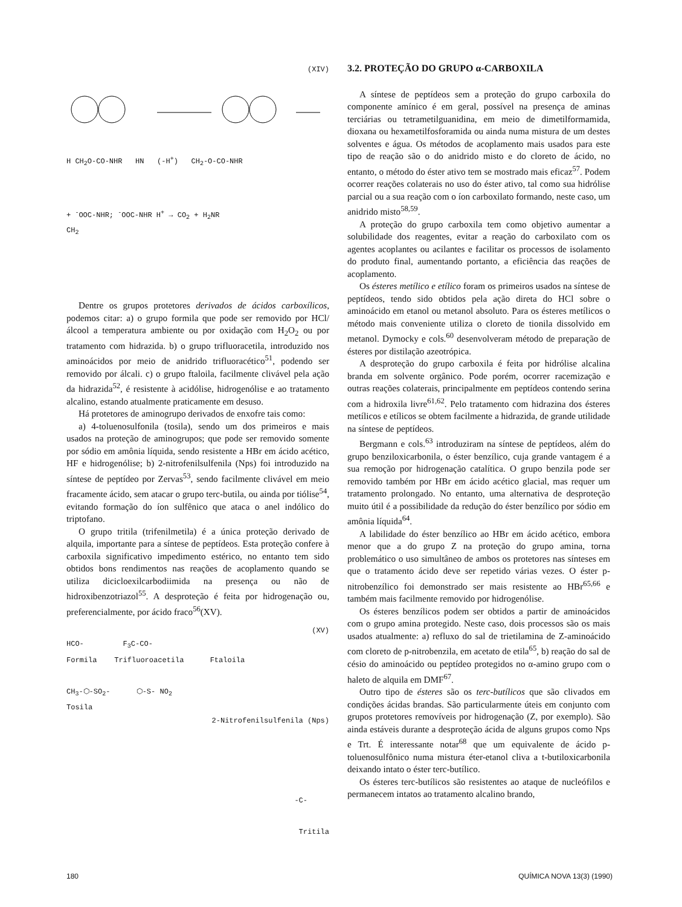(XIV)
H CH<sub>2</sub>O-CO-NHR HN (-H<sup>+</sup>) CH<sub>2</sub>-O-CO-NHR
+ <sup>-</sup>OOC-NHR; <sup>-</sup>OOC-NHR H<sup>+</sup> → CO<sub>2</sub> + H<sub>2</sub>NR
CH<sub>2</sub>
Dentre os grupos protetores derivados de ácidos carboxílicos, podemos citar: a) o grupo formila que pode ser removido por HCl/álcool a temperatura ambiente ou por oxidação com H<sub>2</sub>O<sub>2</sub> ou por tratamento com hidrazida. b) o grupo trifluoracetila, introduzido nos aminoácidos por meio de anidrido trifluoracético<sup>51</sup>, podendo ser removido por álcali. c) o grupo ftaloila, facilmente clivável pela ação da hidrazida<sup>52</sup>, é resistente à acidólise, hidrogenólise e ao tratamento alcalino, estando atualmente praticamente em desuso.
Há protetores de aminogrupo derivados de enxofre tais como:
a) 4-toluenosulfonila (tosila), sendo um dos primeiros e mais usados na proteção de aminogrupos; que pode ser removido somente por sódio em amônia líquida, sendo resistente a HBr em ácido acético, HF e hidrogenólise; b) 2-nitrofenilsulfenila (Nps) foi introduzido na síntese de peptídeo por Zervas<sup>53</sup>, sendo facilmente clivável em meio fracamente ácido, sem atacar o grupo terc-butila, ou ainda por tiólise<sup>54</sup>, evitando formação do íon sulfênico que ataca o anel indólico do triptofano.
O grupo tritila (trifenilmetila) é a única proteção derivado de alquila, importante para a síntese de peptídeos. Esta proteção confere à carboxila significativo impedimento estérico, no entanto tem sido obtidos bons rendimentos nas reações de acoplamento quando se utiliza dicicloexilcarbodiimida na presença ou não de hidroxibenzotriazol<sup>55</sup>. A desproteção é feita por hidrogenação ou, preferencialmente, por ácido fraco<sup>56</sup>(XV).
(XV)
HCO- F<sub>3</sub>C-CO-
Formila Trifluoroacetila Ftaloila
CH<sub>3</sub>-⬡-SO<sub>2</sub>- ⬡-S- NO<sub>2</sub>
Tosila
2-Nitrofenilsulfenila (Nps)
-C-
Tritila
3.2. PROTEÇÃO DO GRUPO α-CARBOXILA
A síntese de peptídeos sem a proteção do grupo carboxila do componente amínico é em geral, possível na presença de aminas terciárias ou tetrametilguanidina, em meio de dimetilformamida, dioxana ou hexametilfosforamida ou ainda numa mistura de um destes solventes e água. Os métodos de acoplamento mais usados para este tipo de reação são o do anidrido misto e do cloreto de ácido, no entanto, o método do éster ativo tem se mostrado mais eficaz<sup>57</sup>. Podem ocorrer reações colaterais no uso do éster ativo, tal como sua hidrólise parcial ou a sua reação com o íon carboxilato formando, neste caso, um anidrido misto<sup>58,59</sup>.
A proteção do grupo carboxila tem como objetivo aumentar a solubilidade dos reagentes, evitar a reação do carboxilato com os agentes acoplantes ou acilantes e facilitar os processos de isolamento do produto final, aumentando portanto, a eficiência das reações de acoplamento.
Os ésteres metílico e etílico foram os primeiros usados na síntese de peptídeos, tendo sido obtidos pela ação direta do HCl sobre o aminoácido em etanol ou metanol absoluto. Para os ésteres metílicos o método mais conveniente utiliza o cloreto de tionila dissolvido em metanol. Dymocky e cols.<sup>60</sup> desenvolveram método de preparação de ésteres por distilação azeotrópica.
A desproteção do grupo carboxila é feita por hidrólise alcalina branda em solvente orgânico. Pode porém, ocorrer racemização e outras reações colaterais, principalmente em peptídeos contendo serina com a hidroxila livre<sup>61,62</sup>. Pelo tratamento com hidrazina dos ésteres metílicos e etílicos se obtem facilmente a hidrazida, de grande utilidade na síntese de peptídeos.
Bergmann e cols.<sup>63</sup> introduziram na síntese de peptídeos, além do grupo benziloxicarbonila, o éster benzílico, cuja grande vantagem é a sua remoção por hidrogenação catalítica. O grupo benzila pode ser removido também por HBr em ácido acético glacial, mas requer um tratamento prolongado. No entanto, uma alternativa de desproteção muito útil é a possibilidade da redução do éster benzílico por sódio em amônia líquida<sup>64</sup>.
A labilidade do éster benzílico ao HBr em ácido acético, embora menor que a do grupo Z na proteção do grupo amina, torna problemático o uso simultâneo de ambos os protetores nas sínteses em que o tratamento ácido deve ser repetido várias vezes. O éster p-nitrobenzílico foi demonstrado ser mais resistente ao HBr<sup>65,66</sup> e também mais facilmente removido por hidrogenólise.
Os ésteres benzílicos podem ser obtidos a partir de aminoácidos com o grupo amina protegido. Neste caso, dois processos são os mais usados atualmente: a) refluxo do sal de trietilamina de Z-aminoácido com cloreto de p-nitrobenzila, em acetato de etila<sup>65</sup>, b) reação do sal de césio do aminoácido ou peptídeo protegidos no α-amino grupo com o haleto de alquila em DMF<sup>67</sup>.
Outro tipo de ésteres são os terc-butílicos que são clivados em condições ácidas brandas. São particularmente úteis em conjunto com grupos protetores removíveis por hidrogenação (Z, por exemplo). São ainda estáveis durante a desproteção ácida de alguns grupos como Nps e Trt. É interessante notar<sup>68</sup> que um equivalente de ácido p-toluenosulfônico numa mistura éter-etanol cliva a t-butiloxicarbonila deixando intato o éster terc-butílico.
Os ésteres terc-butílicos são resistentes ao ataque de nucleófilos e permanecem intatos ao tratamento alcalino brando,
180 QUÍMICA NOVA 13(3) (1990)